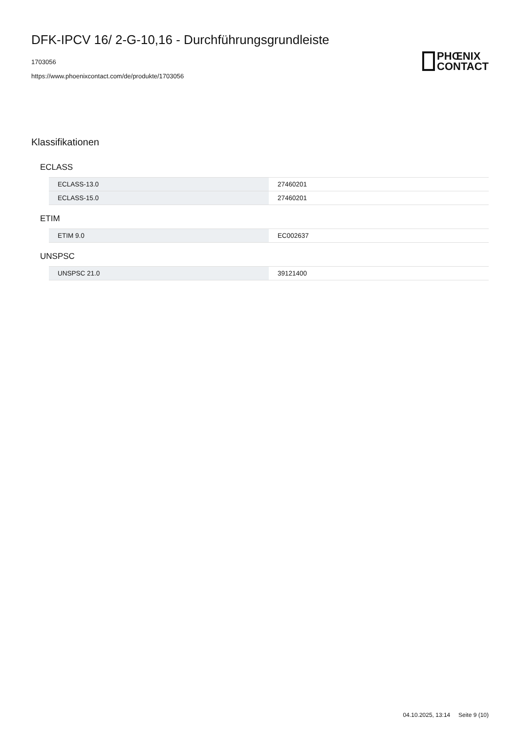DFK-IPCV 16/ 2-G-10,16 - Durchführungsgrundleiste
1703056
https://www.phoenixcontact.com/de/produkte/1703056
PHŒNIX
CONTACT
Klassifikationen
ECLASS
| ECLASS-13.0 | 27460201 |
| ECLASS-15.0 | 27460201 |
ETIM
| ETIM 9.0 | EC002637 |
UNSPSC
| UNSPSC 21.0 | 39121400 |
04.10.2025, 13:14 Seite 9 (10)